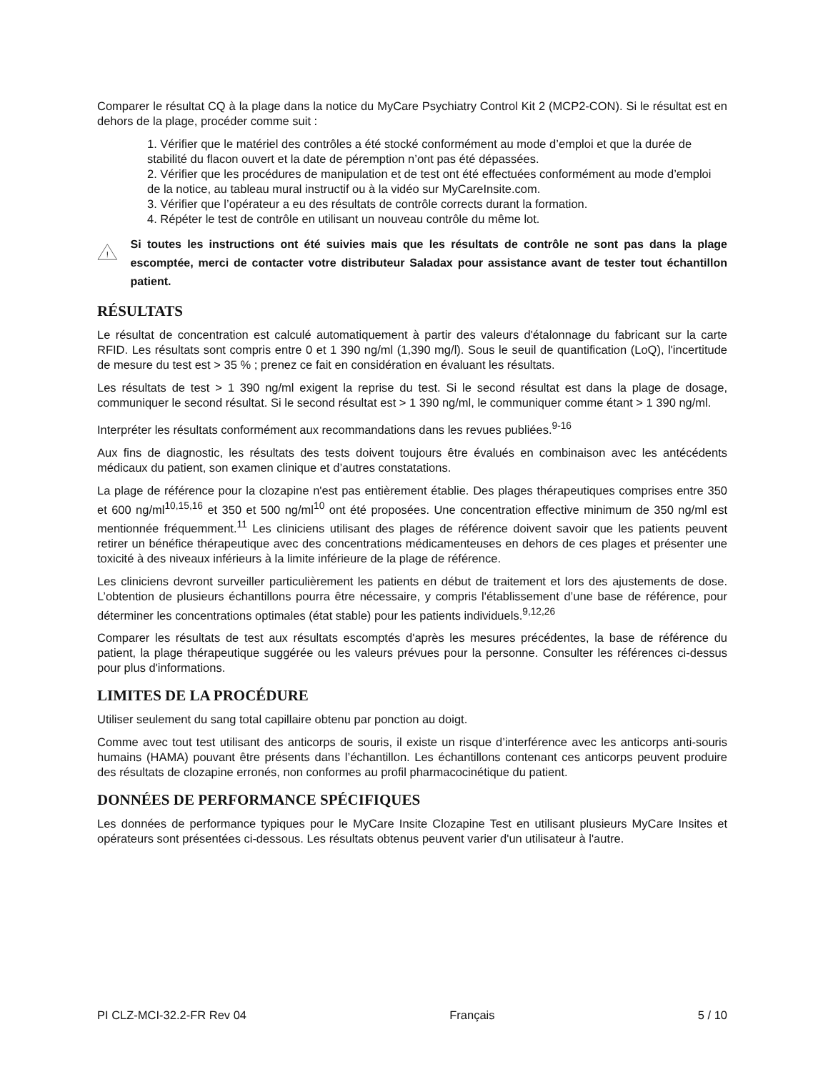Comparer le résultat CQ à la plage dans la notice du MyCare Psychiatry Control Kit 2 (MCP2-CON). Si le résultat est en dehors de la plage, procéder comme suit :
1. Vérifier que le matériel des contrôles a été stocké conformément au mode d’emploi et que la durée de stabilité du flacon ouvert et la date de péremption n’ont pas été dépassées.
2. Vérifier que les procédures de manipulation et de test ont été effectuées conformément au mode d’emploi de la notice, au tableau mural instructif ou à la vidéo sur MyCareInsite.com.
3. Vérifier que l’opérateur a eu des résultats de contrôle corrects durant la formation.
4. Répéter le test de contrôle en utilisant un nouveau contrôle du même lot.
!
Si toutes les instructions ont été suivies mais que les résultats de contrôle ne sont pas dans la plage escomptée, merci de contacter votre distributeur Saladax pour assistance avant de tester tout échantillon patient.
RÉSULTATS
Le résultat de concentration est calculé automatiquement à partir des valeurs d'étalonnage du fabricant sur la carte RFID. Les résultats sont compris entre 0 et 1 390 ng/ml (1,390 mg/l). Sous le seuil de quantification (LoQ), l'incertitude de mesure du test est > 35 % ; prenez ce fait en considération en évaluant les résultats.
Les résultats de test > 1 390 ng/ml exigent la reprise du test. Si le second résultat est dans la plage de dosage, communiquer le second résultat. Si le second résultat est > 1 390 ng/ml, le communiquer comme étant > 1 390 ng/ml.
Interpréter les résultats conformément aux recommandations dans les revues publiées.<sup>9-16</sup>
Aux fins de diagnostic, les résultats des tests doivent toujours être évalués en combinaison avec les antécédents médicaux du patient, son examen clinique et d’autres constatations.
La plage de référence pour la clozapine n'est pas entièrement établie. Des plages thérapeutiques comprises entre 350 et 600 ng/ml<sup>10,15,16</sup> et 350 et 500 ng/ml<sup>10</sup> ont été proposées. Une concentration effective minimum de 350 ng/ml est mentionnée fréquemment.<sup>11</sup> Les cliniciens utilisant des plages de référence doivent savoir que les patients peuvent retirer un bénéfice thérapeutique avec des concentrations médicamenteuses en dehors de ces plages et présenter une toxicité à des niveaux inférieurs à la limite inférieure de la plage de référence.
Les cliniciens devront surveiller particulièrement les patients en début de traitement et lors des ajustements de dose. L’obtention de plusieurs échantillons pourra être nécessaire, y compris l'établissement d’une base de référence, pour déterminer les concentrations optimales (état stable) pour les patients individuels.<sup>9,12,26</sup>
Comparer les résultats de test aux résultats escomptés d'après les mesures précédentes, la base de référence du patient, la plage thérapeutique suggérée ou les valeurs prévues pour la personne. Consulter les références ci-dessus pour plus d'informations.
LIMITES DE LA PROCÉDURE
Utiliser seulement du sang total capillaire obtenu par ponction au doigt.
Comme avec tout test utilisant des anticorps de souris, il existe un risque d’interférence avec les anticorps anti-souris humains (HAMA) pouvant être présents dans l’échantillon. Les échantillons contenant ces anticorps peuvent produire des résultats de clozapine erronés, non conformes au profil pharmacocinétique du patient.
DONNÉES DE PERFORMANCE SPÉCIFIQUES
Les données de performance typiques pour le MyCare Insite Clozapine Test en utilisant plusieurs MyCare Insites et opérateurs sont présentées ci-dessous. Les résultats obtenus peuvent varier d'un utilisateur à l'autre.
PI CLZ-MCI-32.2-FR Rev 04 Français 5 / 10